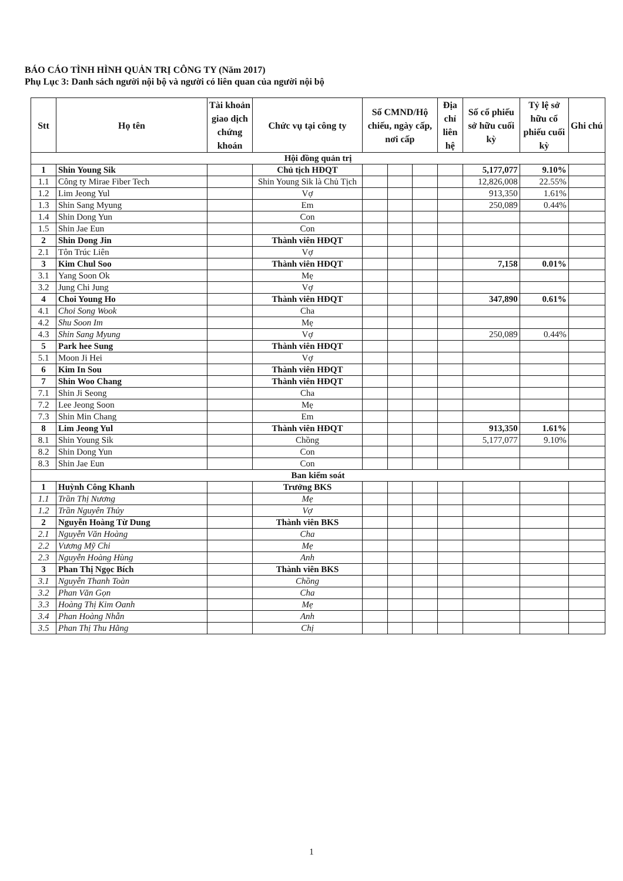BÁO CÁO TÌNH HÌNH QUẢN TRỊ CÔNG TY (Năm 2017)
Phụ Lục 3: Danh sách người nội bộ và người có liên quan của người nội bộ
| Stt | Họ tên | Tài khoản giao dịch chứng khoán | Chức vụ tại công ty | Số CMND/Hộ chiếu, ngày cấp, nơi cấp | | | Địa chỉ liên hệ | Số cổ phiếu sở hữu cuối kỳ | Tỷ lệ sở hữu cổ phiếu cuối kỳ | Ghi chú |
| --- | --- | --- | --- | --- | --- | --- | --- | --- | --- | --- |
| Hội đồng quản trị | | | | | | | | | | |
| 1 | Shin Young Sik | | Chủ tịch HĐQT | | | | | 5,177,077 | 9.10% | |
| 1.1 | Công ty Mirae Fiber Tech | | Shin Young Sik là Chủ Tịch | | | | | 12,826,008 | 22.55% | |
| 1.2 | Lim Jeong Yul | | Vợ | | | | | 913,350 | 1.61% | |
| 1.3 | Shin Sang Myung | | Em | | | | | 250,089 | 0.44% | |
| 1.4 | Shin Dong Yun | | Con | | | | | | | |
| 1.5 | Shin Jae Eun | | Con | | | | | | | |
| 2 | Shin Dong Jin | | Thành viên HĐQT | | | | | | | |
| 2.1 | Tôn Trúc Liên | | Vợ | | | | | | | |
| 3 | Kim Chul Soo | | Thành viên HĐQT | | | | | 7,158 | 0.01% | |
| 3.1 | Yang Soon Ok | | Mẹ | | | | | | | |
| 3.2 | Jung Chi Jung | | Vợ | | | | | | | |
| 4 | Choi Young Ho | | Thành viên HĐQT | | | | | 347,890 | 0.61% | |
| 4.1 | Choi Song Wook | | Cha | | | | | | | |
| 4.2 | Shu Soon Im | | Mẹ | | | | | | | |
| 4.3 | Shin Sang Myung | | Vợ | | | | | 250,089 | 0.44% | |
| 5 | Park hee Sung | | Thành viên HĐQT | | | | | | | |
| 5.1 | Moon Ji Hei | | Vợ | | | | | | | |
| 6 | Kim In Sou | | Thành viên HĐQT | | | | | | | |
| 7 | Shin Woo Chang | | Thành viên HĐQT | | | | | | | |
| 7.1 | Shin Ji Seong | | Cha | | | | | | | |
| 7.2 | Lee Jeong Soon | | Mẹ | | | | | | | |
| 7.3 | Shin Min Chang | | Em | | | | | | | |
| 8 | Lim Jeong Yul | | Thành viên HĐQT | | | | | 913,350 | 1.61% | |
| 8.1 | Shin Young Sik | | Chồng | | | | | 5,177,077 | 9.10% | |
| 8.2 | Shin Dong Yun | | Con | | | | | | | |
| 8.3 | Shin Jae Eun | | Con | | | | | | | |
| Ban kiểm soát | | | | | | | | | | |
| 1 | Huỳnh Công Khanh | | Trưởng BKS | | | | | | | |
| 1.1 | Trần Thị Nương | | Mẹ | | | | | | | |
| 1.2 | Trần Nguyên Thủy | | Vợ | | | | | | | |
| 2 | Nguyễn Hoàng Từ Dung | | Thành viên BKS | | | | | | | |
| 2.1 | Nguyễn Văn Hoàng | | Cha | | | | | | | |
| 2.2 | Vương Mỹ Chi | | Mẹ | | | | | | | |
| 2.3 | Nguyễn Hoàng Hùng | | Anh | | | | | | | |
| 3 | Phan Thị Ngọc Bích | | Thành viên BKS | | | | | | | |
| 3.1 | Nguyễn Thanh Toàn | | Chồng | | | | | | | |
| 3.2 | Phan Văn Gọn | | Cha | | | | | | | |
| 3.3 | Hoàng Thị Kim Oanh | | Mẹ | | | | | | | |
| 3.4 | Phan Hoàng Nhẫn | | Anh | | | | | | | |
| 3.5 | Phan Thị Thu Hằng | | Chị | | | | | | | |
1